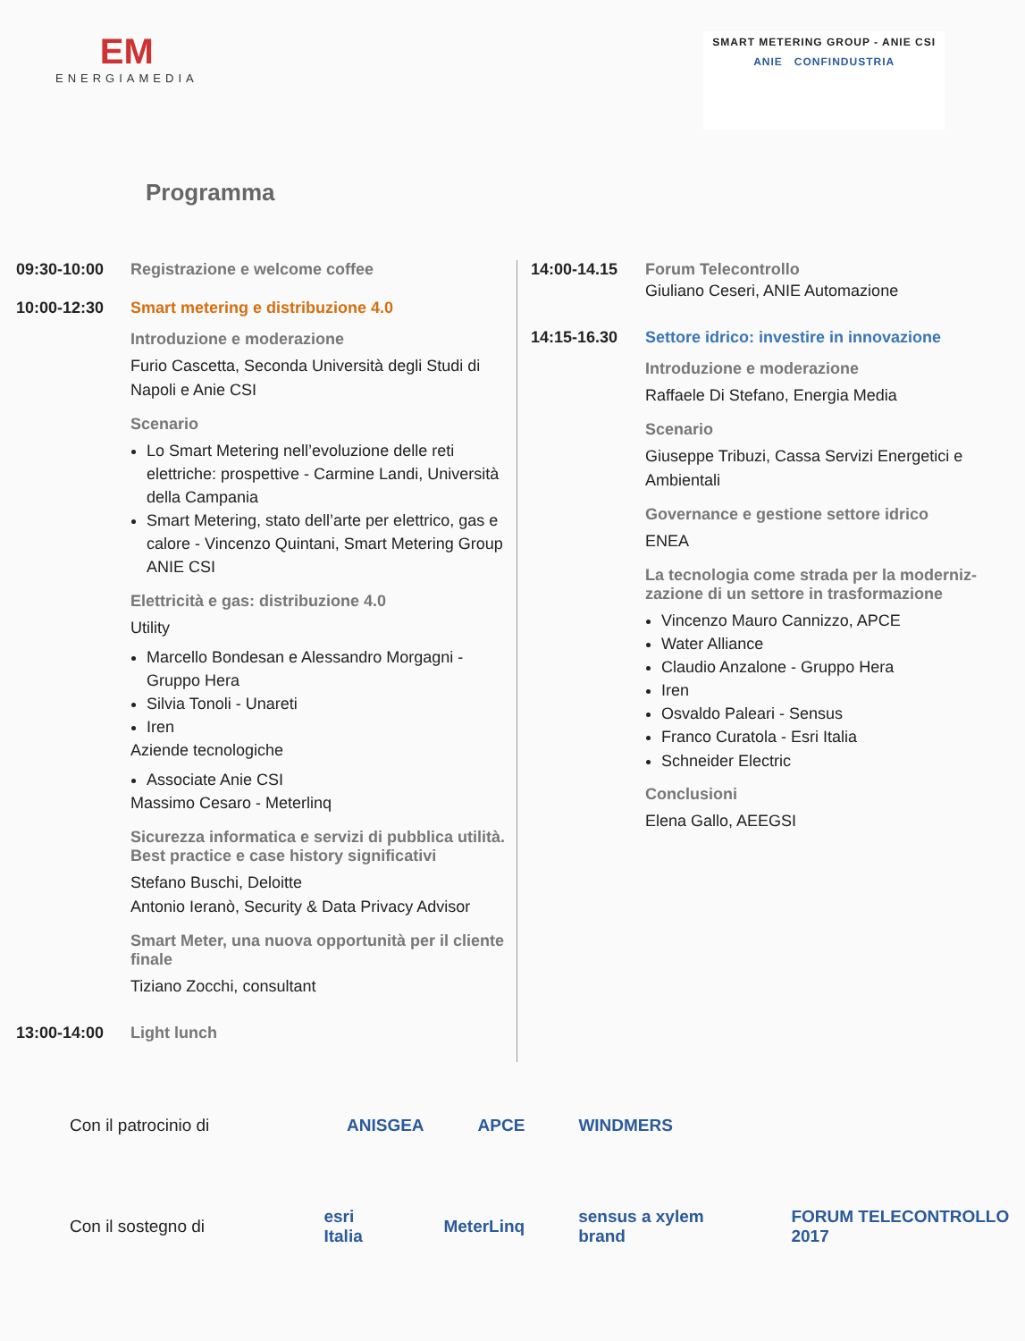EM
ENERGIAMEDIA
SMART METERING GROUP - ANIE CSI
ANIE CONFINDUSTRIA
Programma
09:30-10:00 Registrazione e welcome coffee
10:00-12:30 Smart metering e distribuzione 4.0
Introduzione e moderazione
Furio Cascetta, Seconda Università degli Studi di Napoli e Anie CSI
Scenario
Lo Smart Metering nell’evoluzione delle reti elettriche: prospettive - Carmine Landi, Università della Campania
Smart Metering, stato dell’arte per elettrico, gas e calore - Vincenzo Quintani, Smart Metering Group ANIE CSI
Elettricità e gas: distribuzione 4.0
Utility
Marcello Bondesan e Alessandro Morgagni - Gruppo Hera
Silvia Tonoli - Unareti
Iren
Aziende tecnologiche
Associate Anie CSI
Massimo Cesaro - Meterlinq
Sicurezza informatica e servizi di pubblica utilità. Best practice e case history significativi
Stefano Buschi, Deloitte
Antonio Ieranò, Security & Data Privacy Advisor
Smart Meter, una nuova opportunità per il cliente finale
Tiziano Zocchi, consultant
13:00-14:00 Light lunch
14:00-14.15 Forum Telecontrollo
Giuliano Ceseri, ANIE Automazione
14:15-16.30 Settore idrico: investire in innovazione
Introduzione e moderazione
Raffaele Di Stefano, Energia Media
Scenario
Giuseppe Tribuzi, Cassa Servizi Energetici e Ambientali
Governance e gestione settore idrico
ENEA
La tecnologia come strada per la moderniz-zazione di un settore in trasformazione
Vincenzo Mauro Cannizzo, APCE
Water Alliance
Claudio Anzalone - Gruppo Hera
Iren
Osvaldo Paleari - Sensus
Franco Curatola - Esri Italia
Schneider Electric
Conclusioni
Elena Gallo, AEEGSI
Con il patrocinio di ANISGEA APCE WINDMERS
Con il sostegno di esri Italia MeterLinq sensus a xylem brand FORUM TELECONTROLLO 2017